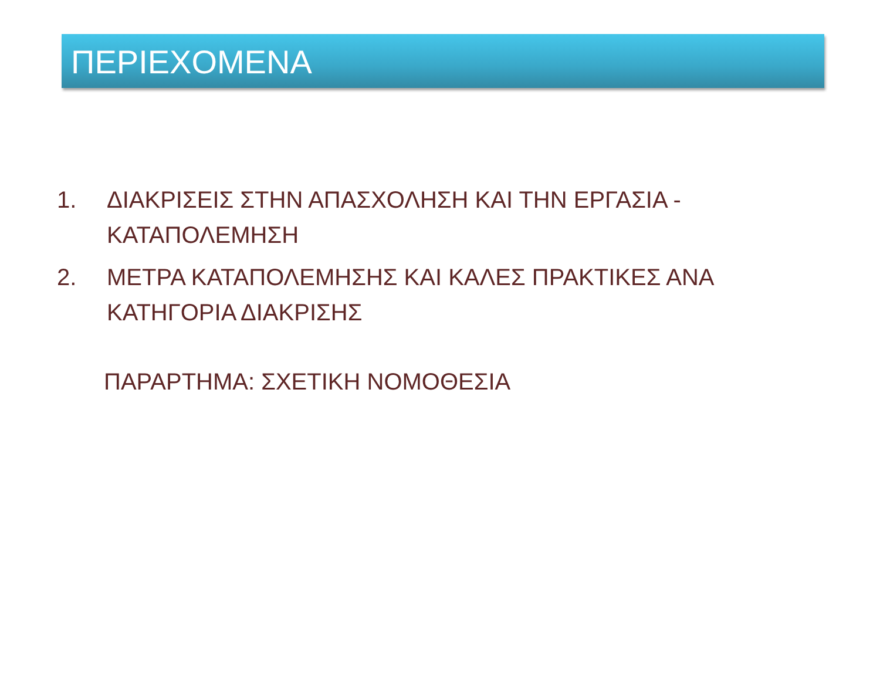ΠΕΡΙΕΧΟΜΕΝΑ
1. ΔΙΑΚΡΙΣΕΙΣ ΣΤΗΝ ΑΠΑΣΧΟΛΗΣΗ ΚΑΙ ΤΗΝ ΕΡΓΑΣΙΑ -
ΚΑΤΑΠΟΛΕΜΗΣΗ
2. ΜΕΤΡΑ ΚΑΤΑΠΟΛΕΜΗΣΗΣ ΚΑΙ ΚΑΛΕΣ ΠΡΑΚΤΙΚΕΣ ΑΝΑ
ΚΑΤΗΓΟΡΙΑ ΔΙΑΚΡΙΣΗΣ
ΠΑΡΑΡΤΗΜΑ: ΣΧΕΤΙΚΗ ΝΟΜΟΘΕΣΙΑ